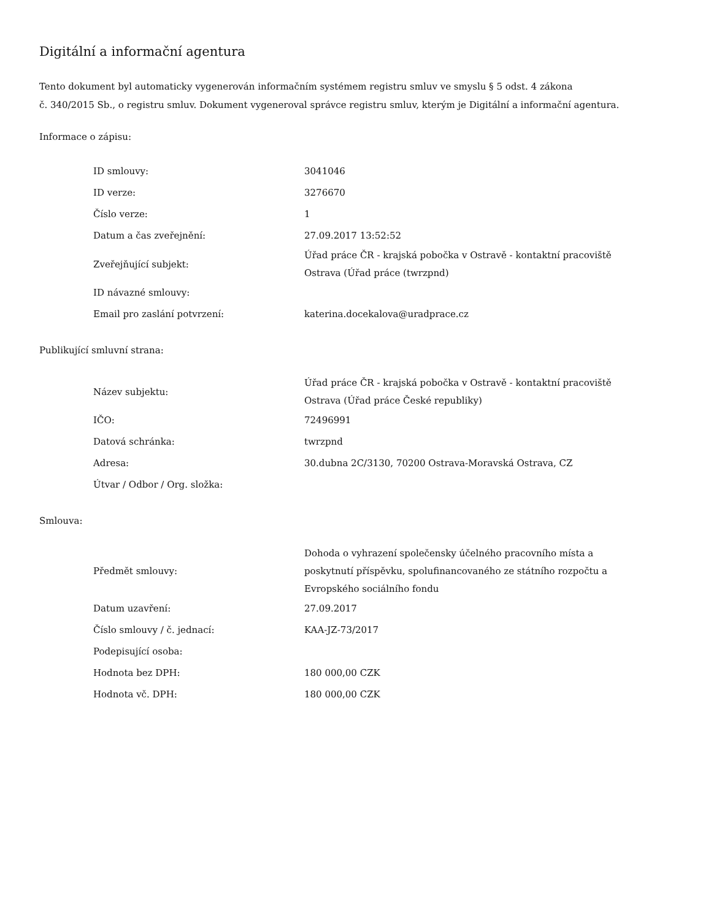Digitální a informační agentura
Tento dokument byl automaticky vygenerován informačním systémem registru smluv ve smyslu § 5 odst. 4 zákona
č. 340/2015 Sb., o registru smluv. Dokument vygeneroval správce registru smluv, kterým je Digitální a informační agentura.
Informace o zápisu:
| ID smlouvy: | 3041046 |
| ID verze: | 3276670 |
| Číslo verze: | 1 |
| Datum a čas zveřejnění: | 27.09.2017 13:52:52 |
| Zveřejňující subjekt: | Úřad práce ČR - krajská pobočka v Ostravě - kontaktní pracoviště Ostrava (Úřad práce (twrzpnd) |
| ID návazné smlouvy: | |
| Email pro zaslání potvrzení: | katerina.docekalova@uradprace.cz |
Publikující smluvní strana:
| Název subjektu: | Úřad práce ČR - krajská pobočka v Ostravě - kontaktní pracoviště Ostrava (Úřad práce České republiky) |
| IČO: | 72496991 |
| Datová schránka: | twrzpnd |
| Adresa: | 30.dubna 2C/3130, 70200 Ostrava-Moravská Ostrava, CZ |
| Útvar / Odbor / Org. složka: | |
Smlouva:
| Předmět smlouvy: | Dohoda o vyhrazení společensky účelného pracovního místa a poskytnutí příspěvku, spolufinancovaného ze státního rozpočtu a Evropského sociálního fondu |
| Datum uzavření: | 27.09.2017 |
| Číslo smlouvy / č. jednací: | KAA-JZ-73/2017 |
| Podepisující osoba: | |
| Hodnota bez DPH: | 180 000,00 CZK |
| Hodnota vč. DPH: | 180 000,00 CZK |